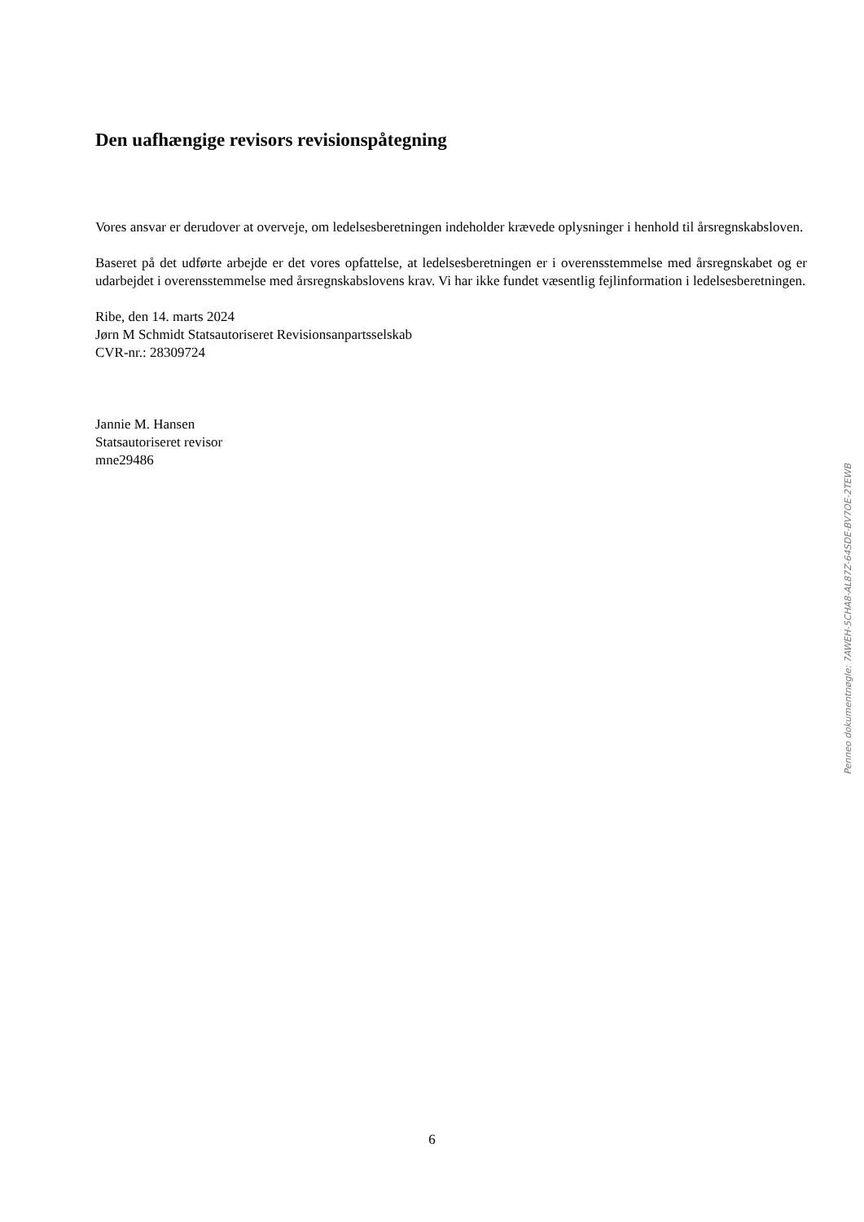Den uafhængige revisors revisionspåtegning
Vores ansvar er derudover at overveje, om ledelsesberetningen indeholder krævede oplysninger i henhold til årsregnskabsloven.
Baseret på det udførte arbejde er det vores opfattelse, at ledelsesberetningen er i overensstemmelse med årsregnskabet og er udarbejdet i overensstemmelse med årsregnskabslovens krav. Vi har ikke fundet væsentlig fejlinformation i ledelsesberetningen.
Ribe, den 14. marts 2024
Jørn M Schmidt Statsautoriseret Revisionsanpartsselskab
CVR-nr.: 28309724
Jannie M. Hansen
Statsautoriseret revisor
mne29486
Penneo dokumentnøgle: 7AWEH-5CHA8-AL87Z-64SDE-BV7OE-2TEWB
6